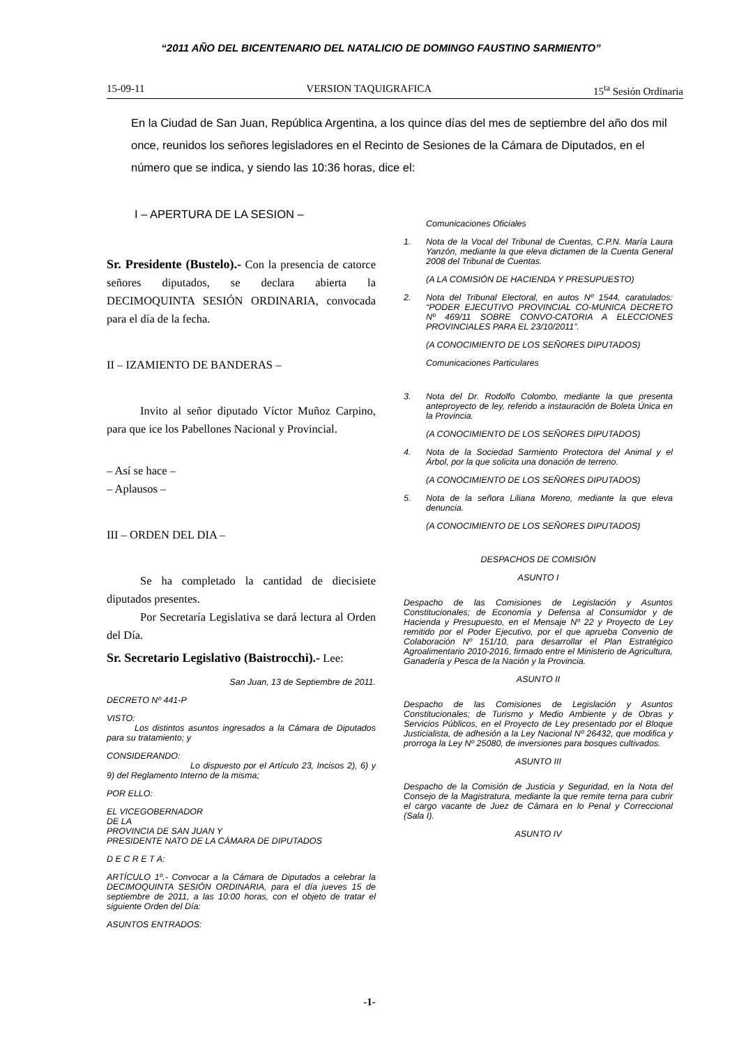“2011 AÑO DEL BICENTENARIO DEL NATALICIO DE DOMINGO FAUSTINO SARMIENTO”
15-09-11 VERSION TAQUIGRAFICA 15<sup>ta</sup> Sesión Ordinaria
En la Ciudad de San Juan, República Argentina, a los quince días del mes de septiembre del año dos mil once, reunidos los señores legisladores en el Recinto de Sesiones de la Cámara de Diputados, en el número que se indica, y siendo las 10:36 horas, dice el:
I – APERTURA DE LA SESION –
Sr. Presidente (Bustelo).- Con la presencia de catorce señores diputados, se declara abierta la DECIMOQUINTA SESIÓN ORDINARIA, convocada para el día de la fecha.
II – IZAMIENTO DE BANDERAS –
Invito al señor diputado Víctor Muñoz Carpino, para que ice los Pabellones Nacional y Provincial.
– Así se hace –
– Aplausos –
III – ORDEN DEL DIA –
Se ha completado la cantidad de diecisiete diputados presentes.
Por Secretaría Legislativa se dará lectura al Orden del Día.
Sr. Secretario Legislativo (Baistrocchi).- Lee:
San Juan, 13 de Septiembre de 2011.
DECRETO Nº 441-P
VISTO:
Los distintos asuntos ingresados a la Cámara de Diputados para su tratamiento; y
CONSIDERANDO:
Lo dispuesto por el Artículo 23, Incisos 2), 6) y 9) del Reglamento Interno de la misma;
POR ELLO:
EL VICEGOBERNADOR
DE LA
PROVINCIA DE SAN JUAN Y
PRESIDENTE NATO DE LA CÁMARA DE DIPUTADOS
D E C R E T A:
ARTÍCULO 1º.- Convocar a la Cámara de Diputados a celebrar la DECIMOQUINTA SESIÓN ORDINARIA, para el día jueves 15 de septiembre de 2011, a las 10:00 horas, con el objeto de tratar el siguiente Orden del Día:
ASUNTOS ENTRADOS:
Comunicaciones Oficiales
1. Nota de la Vocal del Tribunal de Cuentas, C.P.N. María Laura Yanzón, mediante la que eleva dictamen de la Cuenta General 2008 del Tribunal de Cuentas.
(A LA COMISIÓN DE HACIENDA Y PRESUPUESTO)
2. Nota del Tribunal Electoral, en autos Nº 1544, caratulados: “PODER EJECUTIVO PROVINCIAL CO-MUNICA DECRETO Nº 469/11 SOBRE CONVO-CATORIA A ELECCIONES PROVINCIALES PARA EL 23/10/2011”.
(A CONOCIMIENTO DE LOS SEÑORES DIPUTADOS)
Comunicaciones Particulares
3. Nota del Dr. Rodolfo Colombo, mediante la que presenta anteproyecto de ley, referido a instauración de Boleta Única en la Provincia.
(A CONOCIMIENTO DE LOS SEÑORES DIPUTADOS)
4. Nota de la Sociedad Sarmiento Protectora del Animal y el Árbol, por la que solicita una donación de terreno.
(A CONOCIMIENTO DE LOS SEÑORES DIPUTADOS)
5. Nota de la señora Liliana Moreno, mediante la que eleva denuncia.
(A CONOCIMIENTO DE LOS SEÑORES DIPUTADOS)
DESPACHOS DE COMISIÓN
ASUNTO I
Despacho de las Comisiones de Legislación y Asuntos Constitucionales; de Economía y Defensa al Consumidor y de Hacienda y Presupuesto, en el Mensaje Nº 22 y Proyecto de Ley remitido por el Poder Ejecutivo, por el que aprueba Convenio de Colaboración Nº 151/10, para desarrollar el Plan Estratégico Agroalimentario 2010-2016, firmado entre el Ministerio de Agricultura, Ganadería y Pesca de la Nación y la Provincia.
ASUNTO II
Despacho de las Comisiones de Legislación y Asuntos Constitucionales; de Turismo y Medio Ambiente y de Obras y Servicios Públicos, en el Proyecto de Ley presentado por el Bloque Justicialista, de adhesión a la Ley Nacional Nº 26432, que modifica y prorroga la Ley Nº 25080, de inversiones para bosques cultivados.
ASUNTO III
Despacho de la Comisión de Justicia y Seguridad, en la Nota del Consejo de la Magistratura, mediante la que remite terna para cubrir el cargo vacante de Juez de Cámara en lo Penal y Correccional (Sala I).
ASUNTO IV
-1-